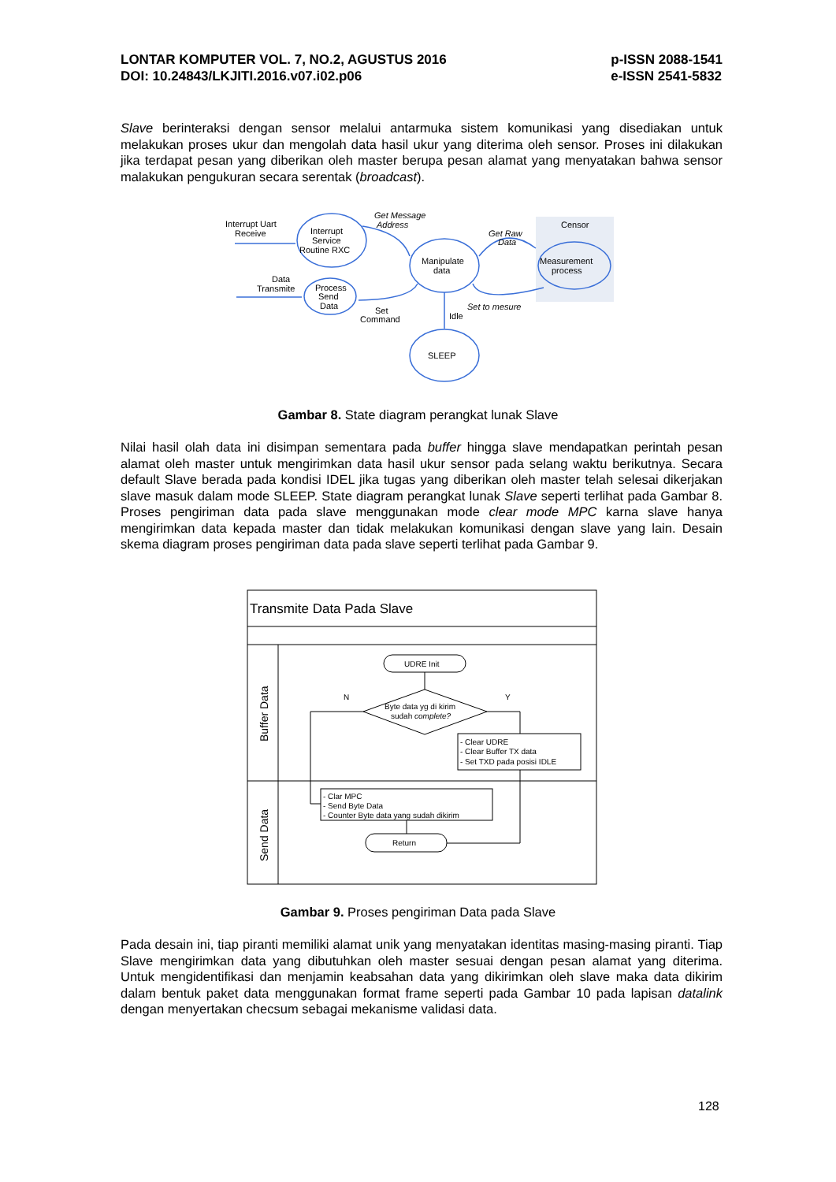LONTAR KOMPUTER VOL. 7, NO.2, AGUSTUS 2016
DOI: 10.24843/LKJITI.2016.v07.i02.p06
p-ISSN 2088-1541
e-ISSN 2541-5832
Slave berinteraksi dengan sensor melalui antarmuka sistem komunikasi yang disediakan untuk melakukan proses ukur dan mengolah data hasil ukur yang diterima oleh sensor. Proses ini dilakukan jika terdapat pesan yang diberikan oleh master berupa pesan alamat yang menyatakan bahwa sensor malakukan pengukuran secara serentak (broadcast).
Censor
Interrupt Uart
Receive
Interrupt
Service
Routine RXC
Manipulate
data
Measurement
process
Process
Send
Data
Data
Transmite
Get Message
Address
Get Raw
Data
Set to mesure
Set
Command
Idle
SLEEP
Gambar 8. State diagram perangkat lunak Slave
Nilai hasil olah data ini disimpan sementara pada buffer hingga slave mendapatkan perintah pesan alamat oleh master untuk mengirimkan data hasil ukur sensor pada selang waktu berikutnya. Secara default Slave berada pada kondisi IDEL jika tugas yang diberikan oleh master telah selesai dikerjakan slave masuk dalam mode SLEEP. State diagram perangkat lunak Slave seperti terlihat pada Gambar 8. Proses pengiriman data pada slave menggunakan mode clear mode MPC karna slave hanya mengirimkan data kepada master dan tidak melakukan komunikasi dengan slave yang lain. Desain skema diagram proses pengiriman data pada slave seperti terlihat pada Gambar 9.
Transmite Data Pada Slave
UDRE Init
Byte data yg di kirim
sudah complete?
N
Y
- Clear UDRE
- Clear Buffer TX data
- Set TXD pada posisi IDLE
- Clar MPC
- Send Byte Data
- Counter Byte data yang sudah dikirim
Return
Buffer Data
Send Data
Gambar 9. Proses pengiriman Data pada Slave
Pada desain ini, tiap piranti memiliki alamat unik yang menyatakan identitas masing-masing piranti. Tiap Slave mengirimkan data yang dibutuhkan oleh master sesuai dengan pesan alamat yang diterima. Untuk mengidentifikasi dan menjamin keabsahan data yang dikirimkan oleh slave maka data dikirim dalam bentuk paket data menggunakan format frame seperti pada Gambar 10 pada lapisan datalink dengan menyertakan checsum sebagai mekanisme validasi data.
128